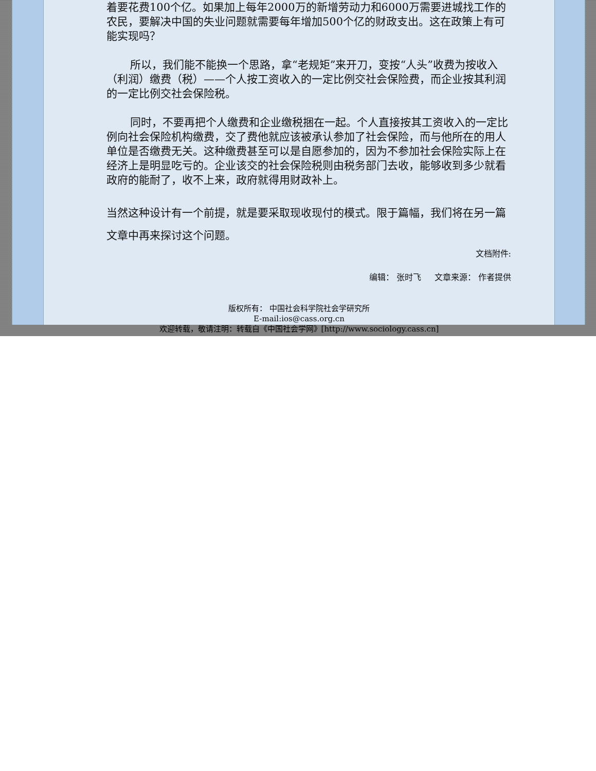着要花费100个亿。如果加上每年2000万的新增劳动力和6000万需要进城找工作的农民，要解决中国的失业问题就需要每年增加500个亿的财政支出。这在政策上有可能实现吗？
所以，我们能不能换一个思路，拿“老规矩”来开刀，变按“人头”收费为按收入（利润）缴费（税）——个人按工资收入的一定比例交社会保险费，而企业按其利润的一定比例交社会保险税。
同时，不要再把个人缴费和企业缴税捆在一起。个人直接按其工资收入的一定比例向社会保险机构缴费，交了费他就应该被承认参加了社会保险，而与他所在的用人单位是否缴费无关。这种缴费甚至可以是自愿参加的，因为不参加社会保险实际上在经济上是明显吃亏的。企业该交的社会保险税则由税务部门去收，能够收到多少就看政府的能耐了，收不上来，政府就得用财政补上。
当然这种设计有一个前提，就是要采取现收现付的模式。限于篇幅，我们将在另一篇文章中再来探讨这个问题。
文档附件:
编辑： 张时飞 文章来源： 作者提供
版权所有： 中国社会科学院社会学研究所
E-mail:ios@cass.org.cn
欢迎转载，敬请注明：转载自《中国社会学网》[http://www.sociology.cass.cn]